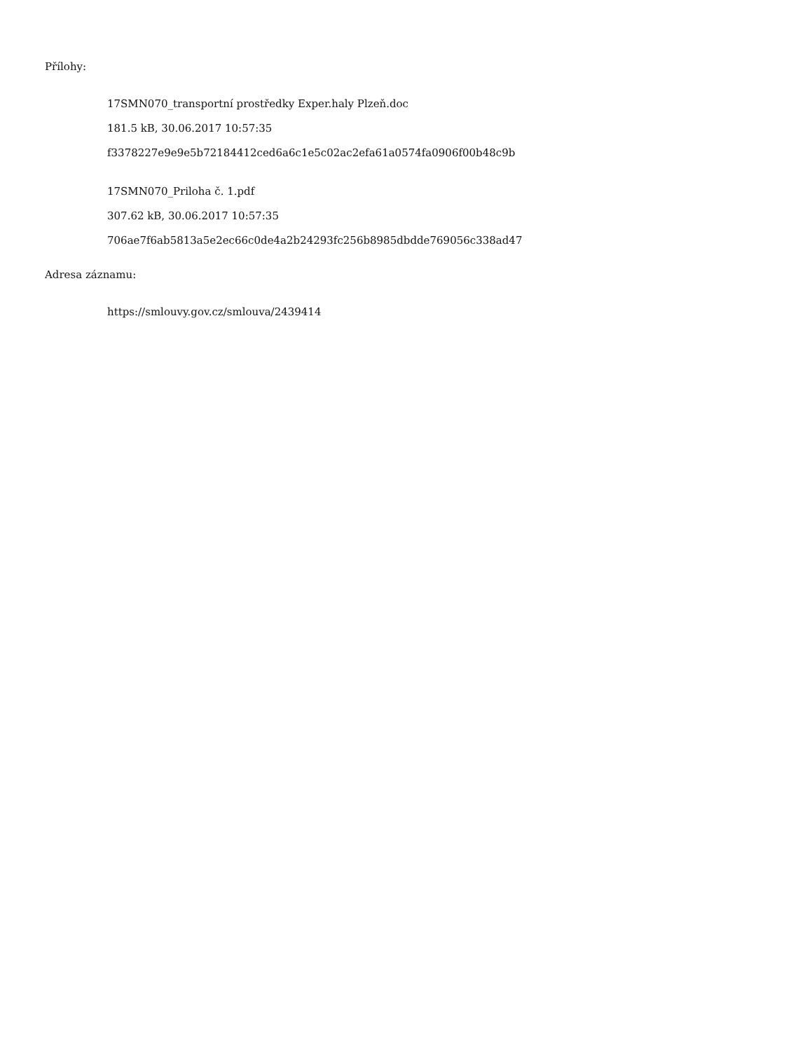Přílohy:
17SMN070_transportní prostředky Exper.haly Plzeň.doc
181.5 kB, 30.06.2017 10:57:35
f3378227e9e9e5b72184412ced6a6c1e5c02ac2efa61a0574fa0906f00b48c9b
17SMN070_Priloha č. 1.pdf
307.62 kB, 30.06.2017 10:57:35
706ae7f6ab5813a5e2ec66c0de4a2b24293fc256b8985dbdde769056c338ad47
Adresa záznamu:
https://smlouvy.gov.cz/smlouva/2439414